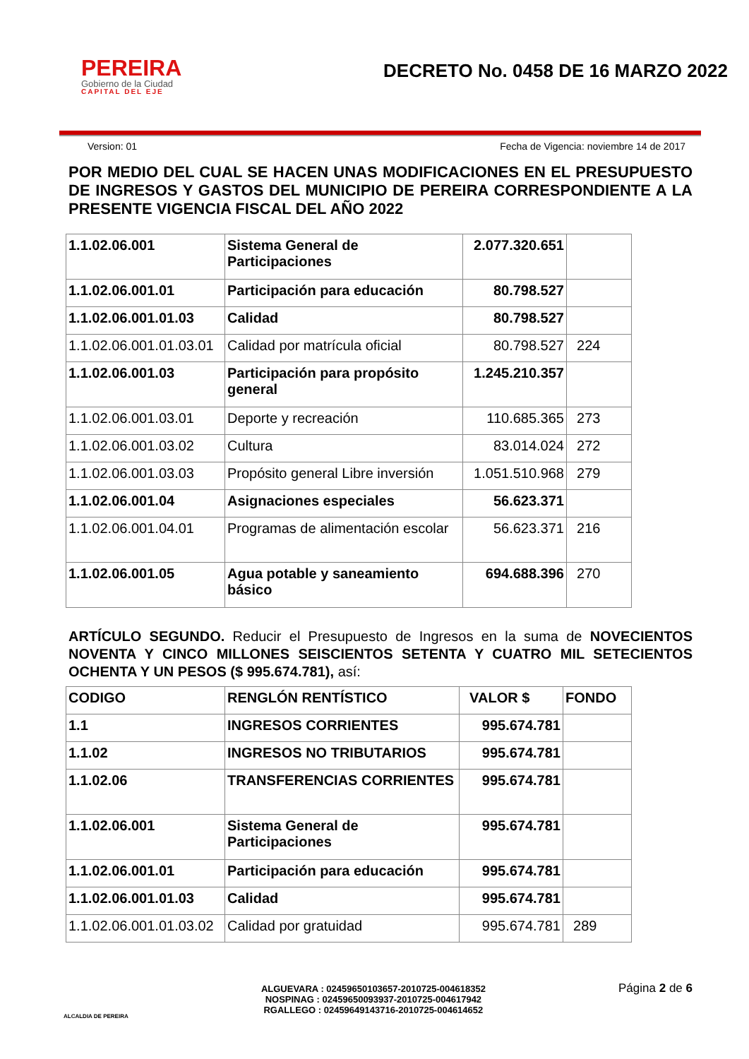PEREIRA
Gobierno de la Ciudad
CAPITAL DEL EJE
DECRETO No. 0458 DE 16 MARZO 2022
Version: 01 Fecha de Vigencia: noviembre 14 de 2017
POR MEDIO DEL CUAL SE HACEN UNAS MODIFICACIONES EN EL PRESUPUESTO DE INGRESOS Y GASTOS DEL MUNICIPIO DE PEREIRA CORRESPONDIENTE A LA PRESENTE VIGENCIA FISCAL DEL AÑO 2022
| 1.1.02.06.001 | Sistema General de Participaciones | 2.077.320.651 | |
| 1.1.02.06.001.01 | Participación para educación | 80.798.527 | |
| 1.1.02.06.001.01.03 | Calidad | 80.798.527 | |
| 1.1.02.06.001.01.03.01 | Calidad por matrícula oficial | 80.798.527 | 224 |
| 1.1.02.06.001.03 | Participación para propósito general | 1.245.210.357 | |
| 1.1.02.06.001.03.01 | Deporte y recreación | 110.685.365 | 273 |
| 1.1.02.06.001.03.02 | Cultura | 83.014.024 | 272 |
| 1.1.02.06.001.03.03 | Propósito general Libre inversión | 1.051.510.968 | 279 |
| 1.1.02.06.001.04 | Asignaciones especiales | 56.623.371 | |
| 1.1.02.06.001.04.01 | Programas de alimentación escolar | 56.623.371 | 216 |
| 1.1.02.06.001.05 | Agua potable y saneamiento básico | 694.688.396 | 270 |
ARTÍCULO SEGUNDO. Reducir el Presupuesto de Ingresos en la suma de NOVECIENTOS NOVENTA Y CINCO MILLONES SEISCIENTOS SETENTA Y CUATRO MIL SETECIENTOS OCHENTA Y UN PESOS ($ 995.674.781), así:
| CODIGO | RENGLÓN RENTÍSTICO | VALOR $ | FONDO |
| 1.1 | INGRESOS CORRIENTES | 995.674.781 | |
| 1.1.02 | INGRESOS NO TRIBUTARIOS | 995.674.781 | |
| 1.1.02.06 | TRANSFERENCIAS CORRIENTES | 995.674.781 | |
| 1.1.02.06.001 | Sistema General de Participaciones | 995.674.781 | |
| 1.1.02.06.001.01 | Participación para educación | 995.674.781 | |
| 1.1.02.06.001.01.03 | Calidad | 995.674.781 | |
| 1.1.02.06.001.01.03.02 | Calidad por gratuidad | 995.674.781 | 289 |
ALCALDIA DE PEREIRA
ALGUEVARA : 02459650103657-2010725-004618352
NOSPINAG : 02459650093937-2010725-004617942
RGALLEGO : 02459649143716-2010725-004614652
Página 2 de 6